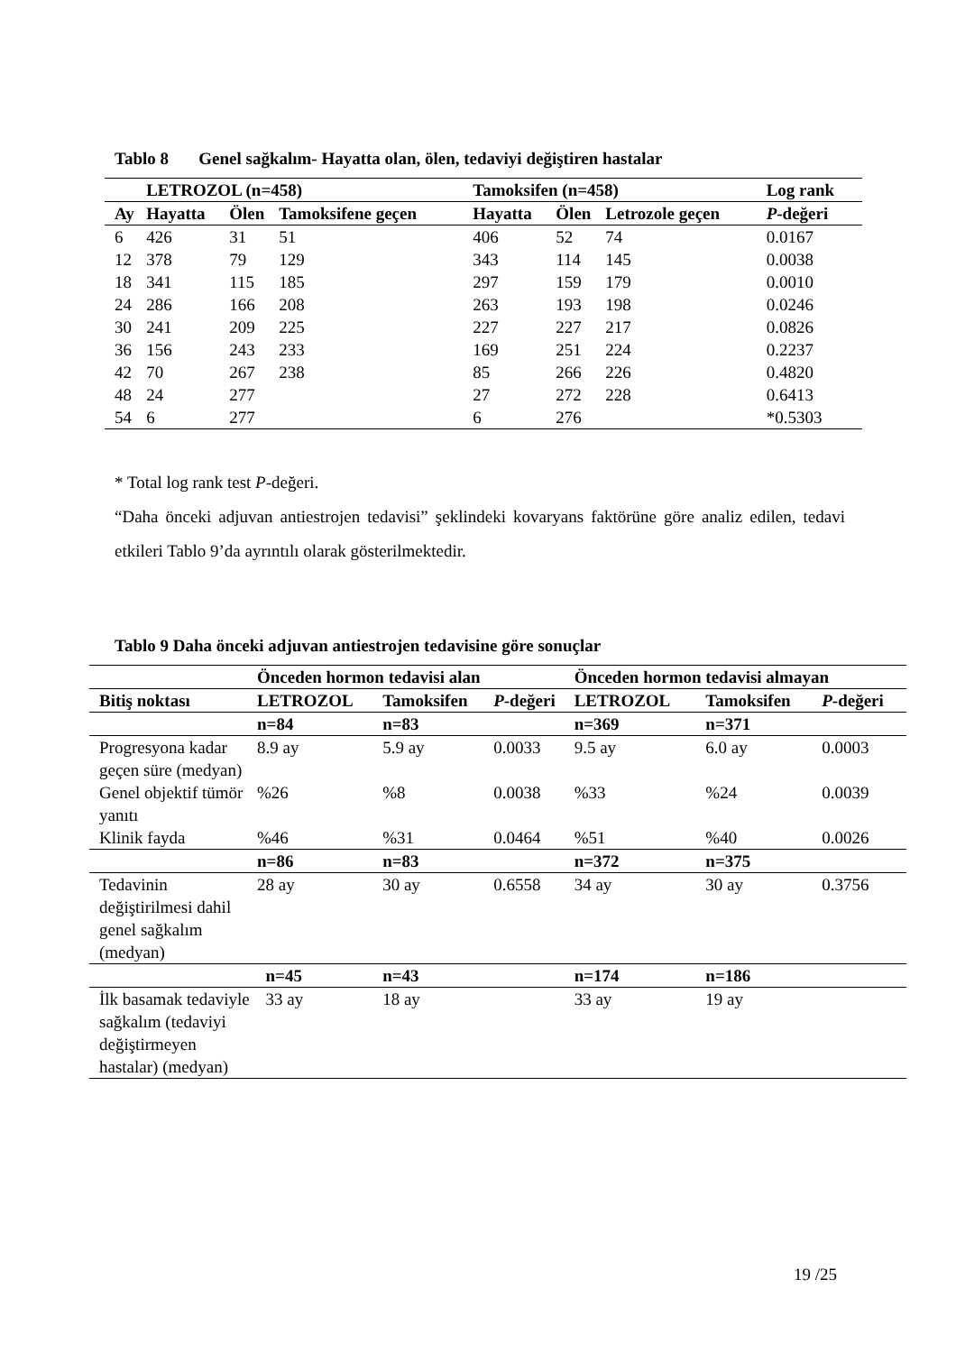Tablo 8 Genel sağkalım- Hayatta olan, ölen, tedaviyi değiştiren hastalar
| | LETROZOL (n=458) | | | Tamoksifen (n=458) | | | Log rank |
| --- | --- | --- | --- | --- | --- | --- | --- |
| Ay | Hayatta | Ölen | Tamoksifene geçen | Hayatta | Ölen | Letrozole geçen | P -değeri |
| 6 | 426 | 31 | 51 | 406 | 52 | 74 | 0.0167 |
| 12 | 378 | 79 | 129 | 343 | 114 | 145 | 0.0038 |
| 18 | 341 | 115 | 185 | 297 | 159 | 179 | 0.0010 |
| 24 | 286 | 166 | 208 | 263 | 193 | 198 | 0.0246 |
| 30 | 241 | 209 | 225 | 227 | 227 | 217 | 0.0826 |
| 36 | 156 | 243 | 233 | 169 | 251 | 224 | 0.2237 |
| 42 | 70 | 267 | 238 | 85 | 266 | 226 | 0.4820 |
| 48 | 24 | 277 | | 27 | 272 | 228 | 0.6413 |
| 54 | 6 | 277 | | 6 | 276 | | *0.5303 |
* Total log rank test P-değeri.
“Daha önceki adjuvan antiestrojen tedavisi” şeklindeki kovaryans faktörüne göre analiz edilen, tedavi etkileri Tablo 9’da ayrıntılı olarak gösterilmektedir.
Tablo 9 Daha önceki adjuvan antiestrojen tedavisine göre sonuçlar
| | Önceden hormon tedavisi alan | | | Önceden hormon tedavisi almayan | | |
| --- | --- | --- | --- | --- | --- | --- |
| Bitiş noktası | LETROZOL | Tamoksifen | P -değeri | LETROZOL | Tamoksifen | P -değeri |
| | n=84 | n=83 | | n=369 | n=371 | |
| Progresyona kadar geçen süre (medyan) | 8.9 ay | 5.9 ay | 0.0033 | 9.5 ay | 6.0 ay | 0.0003 |
| Genel objektif tümör yanıtı | %26 | %8 | 0.0038 | %33 | %24 | 0.0039 |
| Klinik fayda | %46 | %31 | 0.0464 | %51 | %40 | 0.0026 |
| | n=86 | n=83 | | n=372 | n=375 | |
| Tedavinin değiştirilmesi dahil genel sağkalım (medyan) | 28 ay | 30 ay | 0.6558 | 34 ay | 30 ay | 0.3756 |
| | n=45 | n=43 | | n=174 | n=186 | |
| İlk basamak tedaviyle sağkalım (tedaviyi değiştirmeyen hastalar) (medyan) | 33 ay | 18 ay | | 33 ay | 19 ay | |
19 /25